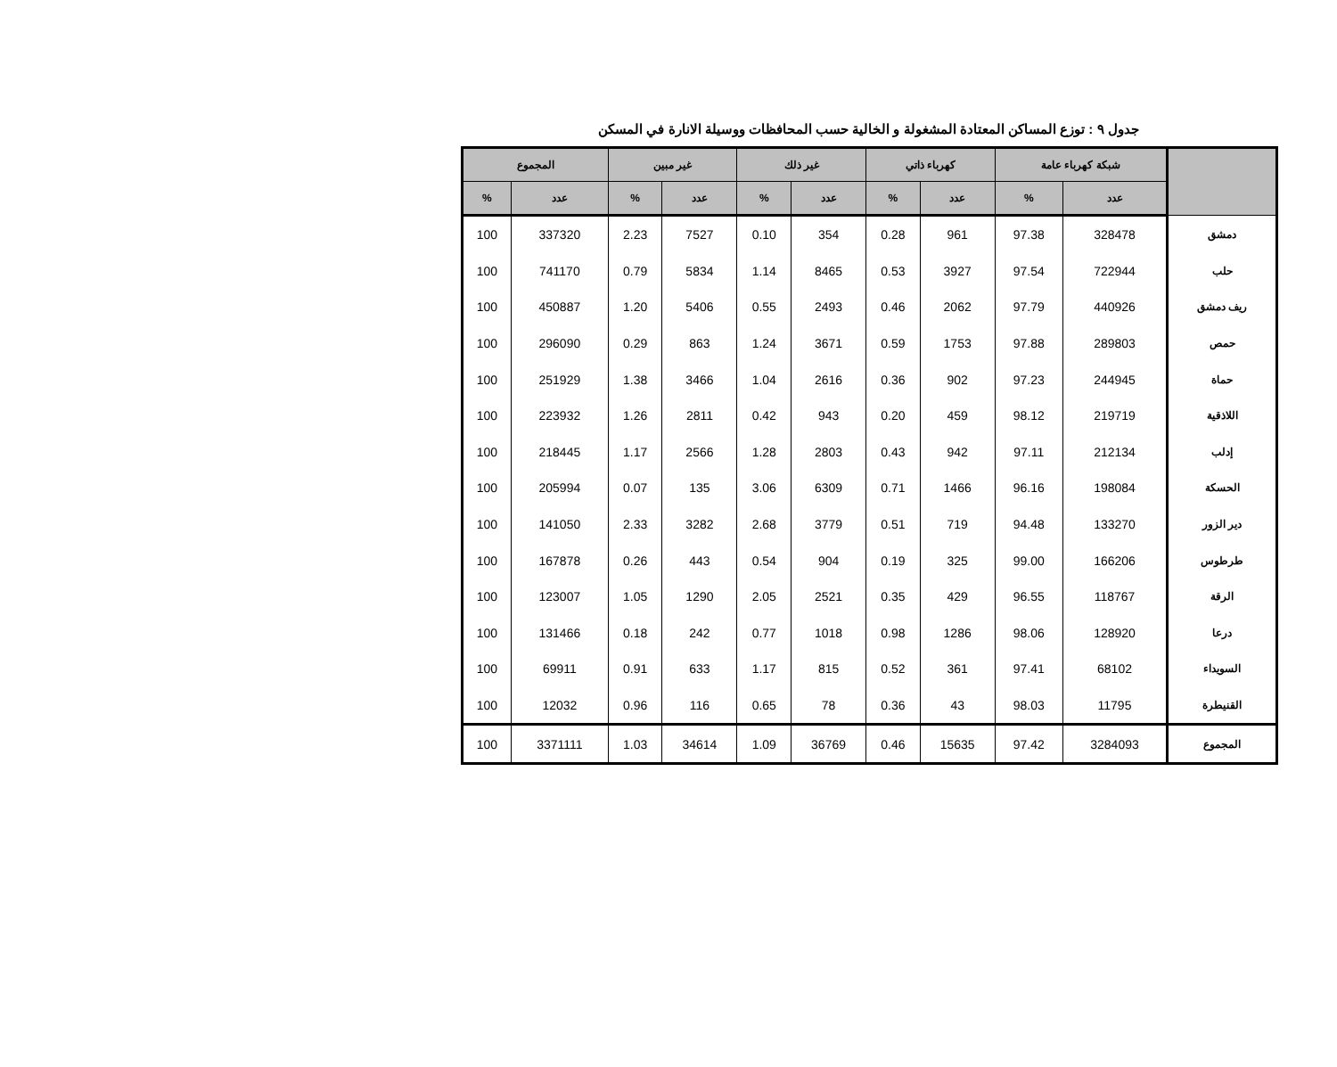جدول ٩ : توزع المساكن المعتادة المشغولة و الخالية حسب المحافظات ووسيلة الانارة في المسكن
| | شبكة كهرباء عامة | | كهرباء ذاتي | | غير ذلك | | غير مبين | | المجموع | |
| --- | --- | --- | --- | --- | --- | --- | --- | --- | --- | --- |
| | عدد | % | عدد | % | عدد | % | عدد | % | عدد | % |
| دمشق | 328478 | 97.38 | 961 | 0.28 | 354 | 0.10 | 7527 | 2.23 | 337320 | 100 |
| حلب | 722944 | 97.54 | 3927 | 0.53 | 8465 | 1.14 | 5834 | 0.79 | 741170 | 100 |
| ريف دمشق | 440926 | 97.79 | 2062 | 0.46 | 2493 | 0.55 | 5406 | 1.20 | 450887 | 100 |
| حمص | 289803 | 97.88 | 1753 | 0.59 | 3671 | 1.24 | 863 | 0.29 | 296090 | 100 |
| حماة | 244945 | 97.23 | 902 | 0.36 | 2616 | 1.04 | 3466 | 1.38 | 251929 | 100 |
| اللاذقية | 219719 | 98.12 | 459 | 0.20 | 943 | 0.42 | 2811 | 1.26 | 223932 | 100 |
| إدلب | 212134 | 97.11 | 942 | 0.43 | 2803 | 1.28 | 2566 | 1.17 | 218445 | 100 |
| الحسكة | 198084 | 96.16 | 1466 | 0.71 | 6309 | 3.06 | 135 | 0.07 | 205994 | 100 |
| دير الزور | 133270 | 94.48 | 719 | 0.51 | 3779 | 2.68 | 3282 | 2.33 | 141050 | 100 |
| طرطوس | 166206 | 99.00 | 325 | 0.19 | 904 | 0.54 | 443 | 0.26 | 167878 | 100 |
| الرقة | 118767 | 96.55 | 429 | 0.35 | 2521 | 2.05 | 1290 | 1.05 | 123007 | 100 |
| درعا | 128920 | 98.06 | 1286 | 0.98 | 1018 | 0.77 | 242 | 0.18 | 131466 | 100 |
| السويداء | 68102 | 97.41 | 361 | 0.52 | 815 | 1.17 | 633 | 0.91 | 69911 | 100 |
| القنيطرة | 11795 | 98.03 | 43 | 0.36 | 78 | 0.65 | 116 | 0.96 | 12032 | 100 |
| المجموع | 3284093 | 97.42 | 15635 | 0.46 | 36769 | 1.09 | 34614 | 1.03 | 3371111 | 100 |